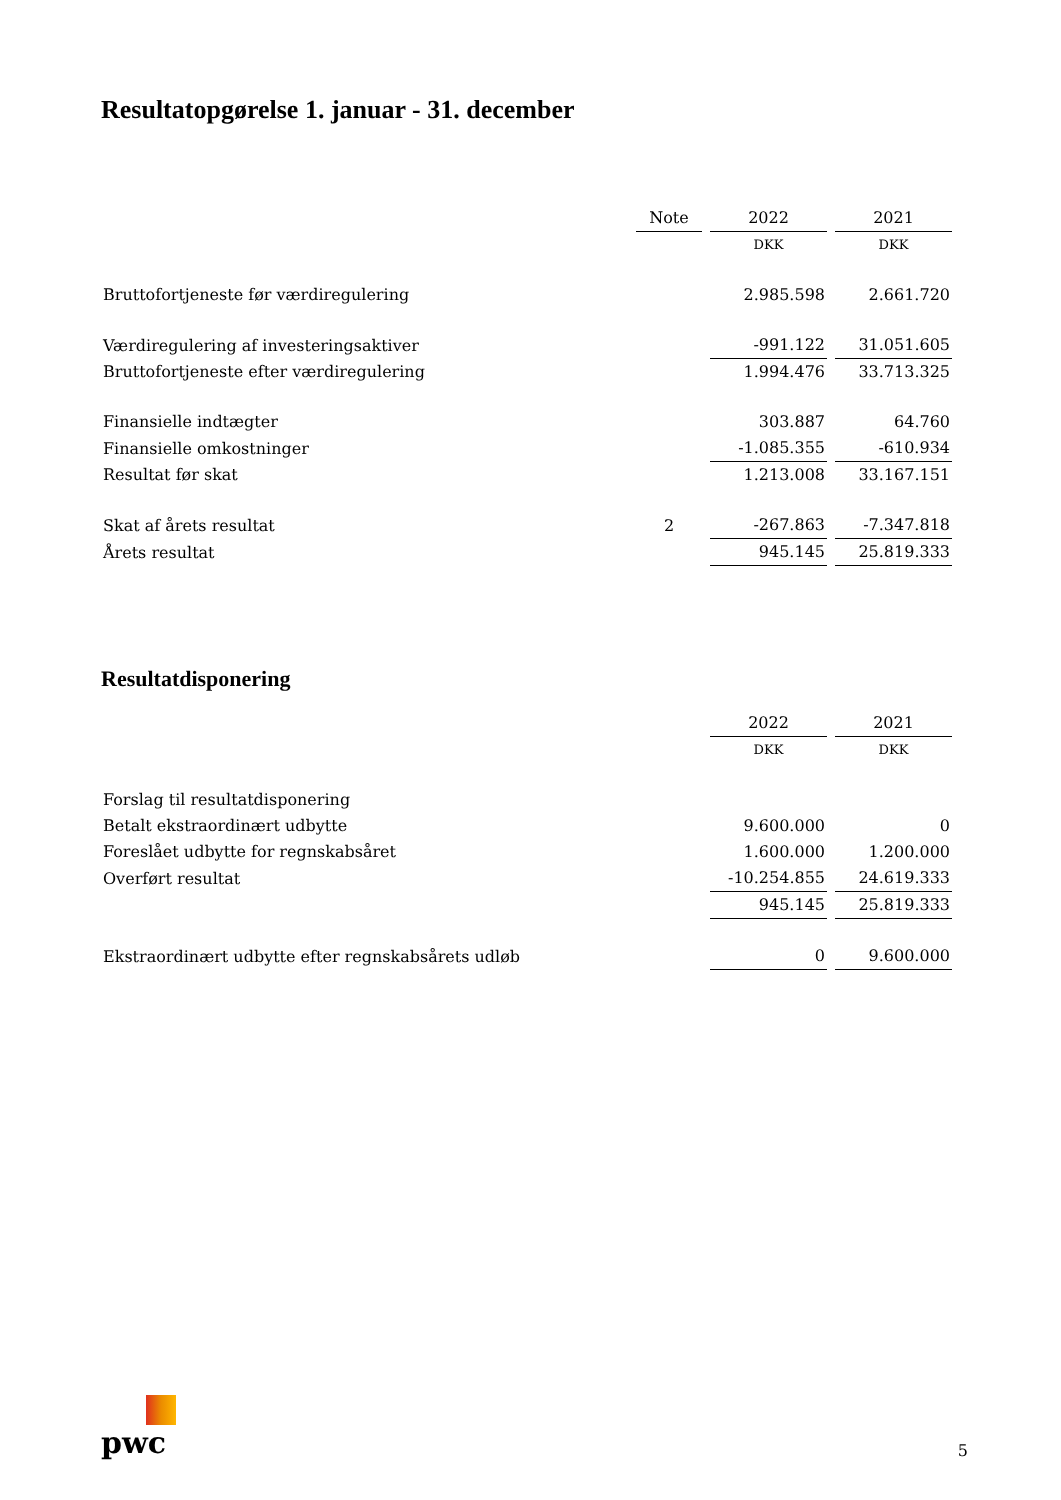Resultatopgørelse 1. januar - 31. december
| | Note | 2022 | 2021 |
| --- | --- | --- | --- |
| | | DKK | DKK |
| Bruttofortjeneste før værdiregulering | | 2.985.598 | 2.661.720 |
| Værdiregulering af investeringsaktiver | | -991.122 | 31.051.605 |
| Bruttofortjeneste efter værdiregulering | | 1.994.476 | 33.713.325 |
| Finansielle indtægter | | 303.887 | 64.760 |
| Finansielle omkostninger | | -1.085.355 | -610.934 |
| Resultat før skat | | 1.213.008 | 33.167.151 |
| Skat af årets resultat | 2 | -267.863 | -7.347.818 |
| Årets resultat | | 945.145 | 25.819.333 |
Resultatdisponering
| | | 2022 | 2021 |
| --- | --- | --- | --- |
| | | DKK | DKK |
| Forslag til resultatdisponering | | | |
| Betalt ekstraordinært udbytte | | 9.600.000 | 0 |
| Foreslået udbytte for regnskabsåret | | 1.600.000 | 1.200.000 |
| Overført resultat | | -10.254.855 | 24.619.333 |
| | | 945.145 | 25.819.333 |
| Ekstraordinært udbytte efter regnskabsårets udløb | | 0 | 9.600.000 |
pwc
5